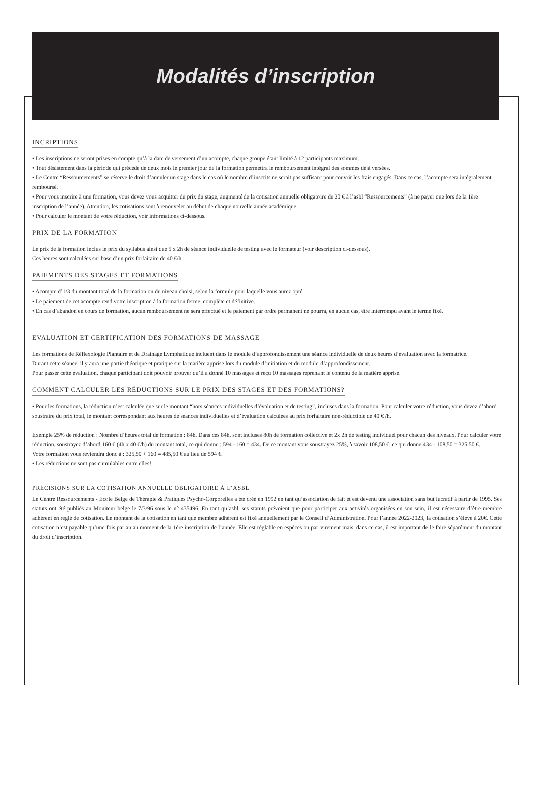Modalités d’inscription
INCRIPTIONS
• Les inscriptions ne seront prises en compte qu’à la date de versement d’un acompte, chaque groupe étant limité à 12 participants maximum.
• Tout désistement dans la période qui précède de deux mois le premier jour de la formation permettra le remboursement intégral des sommes déjà versées.
• Le Centre “Ressourcements” se réserve le droit d’annuler un stage dans le cas où le nombre d’inscrits ne serait pas suffisant pour couvrir les frais engagés. Dans ce cas, l’acompte sera intégralement remboursé.
• Pour vous inscrire à une formation, vous devez vous acquitter du prix du stage, augmenté de la cotisation annuelle obligatoire de 20 € à l’asbl “Ressourcements” (à ne payer que lors de la 1ère inscription de l’année). Attention, les cotisations sont à renouveler au début de chaque nouvelle année académique.
• Pour calculer le montant de votre réduction, voir informations ci-dessous.
PRIX DE LA FORMATION
Le prix de la formation inclus le prix du syllabus ainsi que 5 x 2h de séance individuelle de testing avec le formateur (voir description ci-dessous).
Ces heures sont calculées sur base d’un prix forfaitaire de 40 €/h.
PAIEMENTS DES STAGES ET FORMATIONS
• Acompte d’1/3 du montant total de la formation ou du niveau choisi, selon la formule pour laquelle vous aurez opté.
• Le paiement de cet acompte rend votre inscription à la formation ferme, complète et définitive.
• En cas d’abandon en cours de formation, aucun remboursement ne sera effectué et le paiement par ordre permanent ne pourra, en aucun cas, être interrompu avant le terme fixé.
EVALUATION ET CERTIFICATION DES FORMATIONS DE MASSAGE
Les formations de Réflexologie Plantaire et de Drainage Lymphatique incluent dans le module d’approfondissement une séance individuelle de deux heures d’évaluation avec la formatrice.
Durant cette séance, il y aura une partie théorique et pratique sur la matière apprise lors du module d’initiation et du module d’approfondissement.
Pour passer cette évaluation, chaque participant doit pouvoir prouver qu’il a donné 10 massages et reçu 10 massages reprenant le contenu de la matière apprise.
COMMENT CALCULER LES RÉDUCTIONS SUR LE PRIX DES STAGES ET DES FORMATIONS?
• Pour les formations, la réduction n’est calculée que sur le montant “hors séances individuelles d’évaluation et de testing”, incluses dans la formation. Pour calculer votre réduction, vous devez d’abord soustraire du prix total, le montant correspondant aux heures de séances individuelles et d’évaluation calculées au prix forfaitaire non-réductible de 40 € /h.
Exemple 25% de réduction : Nombre d’heures total de formation : 84h. Dans ces 84h, sont incluses 80h de formation collective et 2x 2h de testing individuel pour chacun des niveaux. Pour calculer votre réduction, soustrayez d’abord 160 € (4h x 40 €/h) du montant total, ce qui donne : 594 - 160 = 434. De ce montant vous soustrayez 25%, à savoir 108,50 €, ce qui donne 434 - 108,50 = 325,50 €.
Votre formation vous reviendra donc à : 325,50 + 160 = 485,50 € au lieu de 594 €.
• Les réductions ne sont pas cumulables entre elles!
PRÉCISIONS SUR LA COTISATION ANNUELLE OBLIGATOIRE À L’ASBL
Le Centre Ressourcements - Ecole Belge de Thérapie & Pratiques Psycho-Corporelles a été créé en 1992 en tant qu’association de fait et est devenu une association sans but lucratif à partir de 1995. Ses statuts ont été publiés au Moniteur belge le 7/3/96 sous le n° 435496. En tant qu’asbl, ses statuts prévoient que pour participer aux activités organisées en son sein, il est nécessaire d’être membre adhérent en règle de cotisation. Le montant de la cotisation en tant que membre adhérent est fixé annuellement par le Conseil d’Administration. Pour l’année 2022-2023, la cotisation s’élève à 20€. Cette cotisation n’est payable qu’une fois par an au moment de la 1ère inscription de l’année. Elle est réglable en espèces ou par virement mais, dans ce cas, il est important de le faire séparément du montant du droit d’inscription.